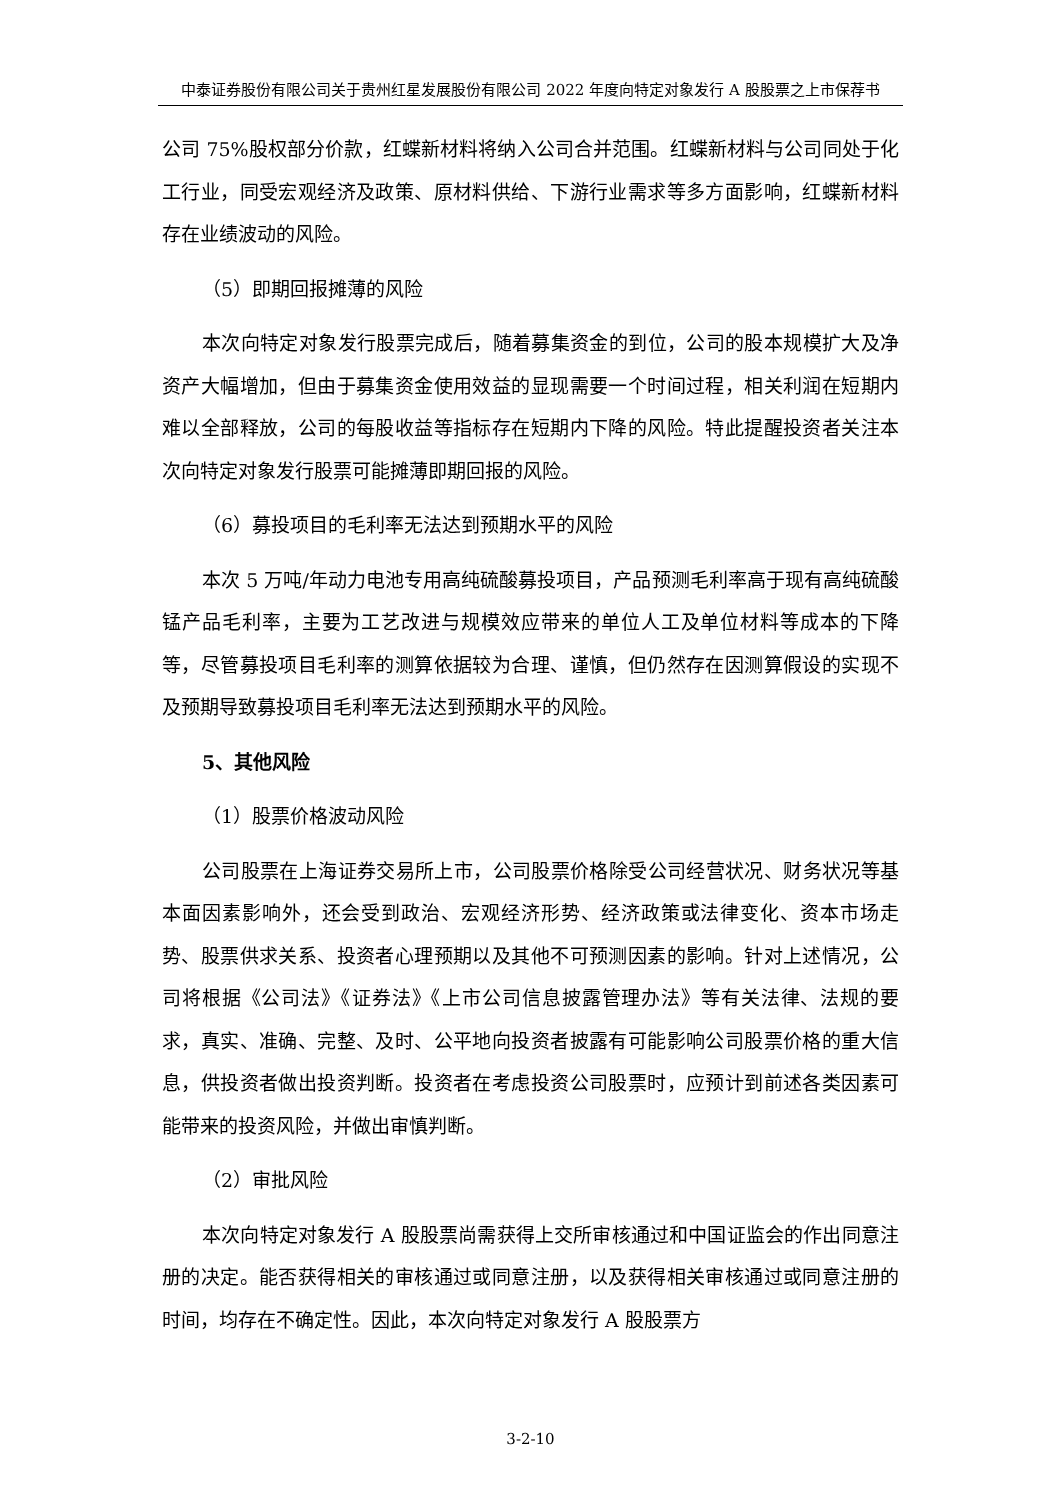中泰证券股份有限公司关于贵州红星发展股份有限公司 2022 年度向特定对象发行 A 股股票之上市保荐书
公司 75%股权部分价款，红蝶新材料将纳入公司合并范围。红蝶新材料与公司同处于化工行业，同受宏观经济及政策、原材料供给、下游行业需求等多方面影响，红蝶新材料存在业绩波动的风险。
（5）即期回报摊薄的风险
本次向特定对象发行股票完成后，随着募集资金的到位，公司的股本规模扩大及净资产大幅增加，但由于募集资金使用效益的显现需要一个时间过程，相关利润在短期内难以全部释放，公司的每股收益等指标存在短期内下降的风险。特此提醒投资者关注本次向特定对象发行股票可能摊薄即期回报的风险。
（6）募投项目的毛利率无法达到预期水平的风险
本次 5 万吨/年动力电池专用高纯硫酸募投项目，产品预测毛利率高于现有高纯硫酸锰产品毛利率，主要为工艺改进与规模效应带来的单位人工及单位材料等成本的下降等，尽管募投项目毛利率的测算依据较为合理、谨慎，但仍然存在因测算假设的实现不及预期导致募投项目毛利率无法达到预期水平的风险。
5、其他风险
（1）股票价格波动风险
公司股票在上海证券交易所上市，公司股票价格除受公司经营状况、财务状况等基本面因素影响外，还会受到政治、宏观经济形势、经济政策或法律变化、资本市场走势、股票供求关系、投资者心理预期以及其他不可预测因素的影响。针对上述情况，公司将根据《公司法》《证券法》《上市公司信息披露管理办法》等有关法律、法规的要求，真实、准确、完整、及时、公平地向投资者披露有可能影响公司股票价格的重大信息，供投资者做出投资判断。投资者在考虑投资公司股票时，应预计到前述各类因素可能带来的投资风险，并做出审慎判断。
（2）审批风险
本次向特定对象发行 A 股股票尚需获得上交所审核通过和中国证监会的作出同意注册的决定。能否获得相关的审核通过或同意注册，以及获得相关审核通过或同意注册的时间，均存在不确定性。因此，本次向特定对象发行 A 股股票方
3-2-10